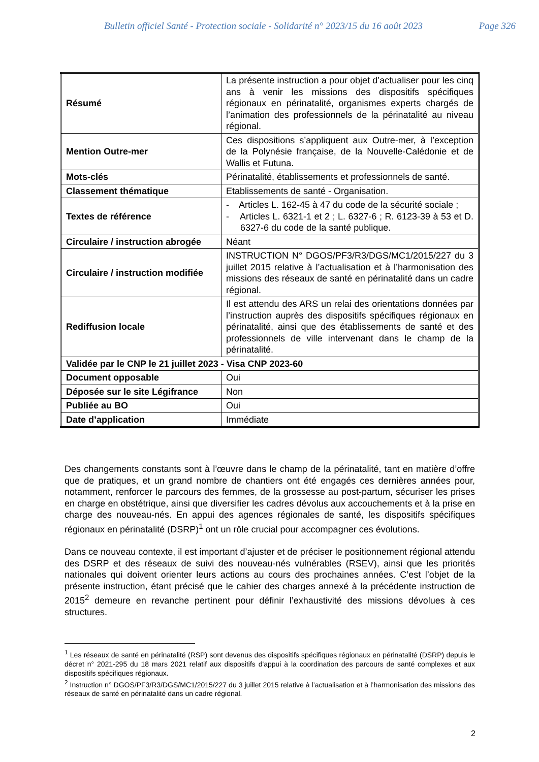Bulletin officiel Santé - Protection sociale - Solidarité n° 2023/15 du 16 août 2023 Page 326
| Résumé | La présente instruction a pour objet d’actualiser pour les cinq ans à venir les missions des dispositifs spécifiques régionaux en périnatalité, organismes experts chargés de l’animation des professionnels de la périnatalité au niveau régional. |
| Mention Outre-mer | Ces dispositions s’appliquent aux Outre-mer, à l’exception de la Polynésie française, de la Nouvelle-Calédonie et de Wallis et Futuna. |
| Mots-clés | Périnatalité, établissements et professionnels de santé. |
| Classement thématique | Etablissements de santé - Organisation. |
| Textes de référence | - Articles L. 162-45 à 47 du code de la sécurité sociale ; - Articles L. 6321-1 et 2 ; L. 6327-6 ; R. 6123-39 à 53 et D. 6327-6 du code de la santé publique. |
| Circulaire / instruction abrogée | Néant |
| Circulaire / instruction modifiée | INSTRUCTION N° DGOS/PF3/R3/DGS/MC1/2015/227 du 3 juillet 2015 relative à l’actualisation et à l’harmonisation des missions des réseaux de santé en périnatalité dans un cadre régional. |
| Rediffusion locale | Il est attendu des ARS un relai des orientations données par l’instruction auprès des dispositifs spécifiques régionaux en périnatalité, ainsi que des établissements de santé et des professionnels de ville intervenant dans le champ de la périnatalité. |
| Validée par le CNP le 21 juillet 2023 - Visa CNP 2023-60 | |
| Document opposable | Oui |
| Déposée sur le site Légifrance | Non |
| Publiée au BO | Oui |
| Date d’application | Immédiate |
Des changements constants sont à l’œuvre dans le champ de la périnatalité, tant en matière d’offre que de pratiques, et un grand nombre de chantiers ont été engagés ces dernières années pour, notamment, renforcer le parcours des femmes, de la grossesse au post-partum, sécuriser les prises en charge en obstétrique, ainsi que diversifier les cadres dévolus aux accouchements et à la prise en charge des nouveau-nés. En appui des agences régionales de santé, les dispositifs spécifiques régionaux en périnatalité (DSRP)<sup>1</sup> ont un rôle crucial pour accompagner ces évolutions.
Dans ce nouveau contexte, il est important d’ajuster et de préciser le positionnement régional attendu des DSRP et des réseaux de suivi des nouveau-nés vulnérables (RSEV), ainsi que les priorités nationales qui doivent orienter leurs actions au cours des prochaines années. C’est l’objet de la présente instruction, étant précisé que le cahier des charges annexé à la précédente instruction de 2015<sup>2</sup> demeure en revanche pertinent pour définir l’exhaustivité des missions dévolues à ces structures.
<sup>1</sup> Les réseaux de santé en périnatalité (RSP) sont devenus des dispositifs spécifiques régionaux en périnatalité (DSRP) depuis le décret n° 2021-295 du 18 mars 2021 relatif aux dispositifs d'appui à la coordination des parcours de santé complexes et aux dispositifs spécifiques régionaux.
<sup>2</sup> Instruction n° DGOS/PF3/R3/DGS/MC1/2015/227 du 3 juillet 2015 relative à l’actualisation et à l’harmonisation des missions des réseaux de santé en périnatalité dans un cadre régional.
2